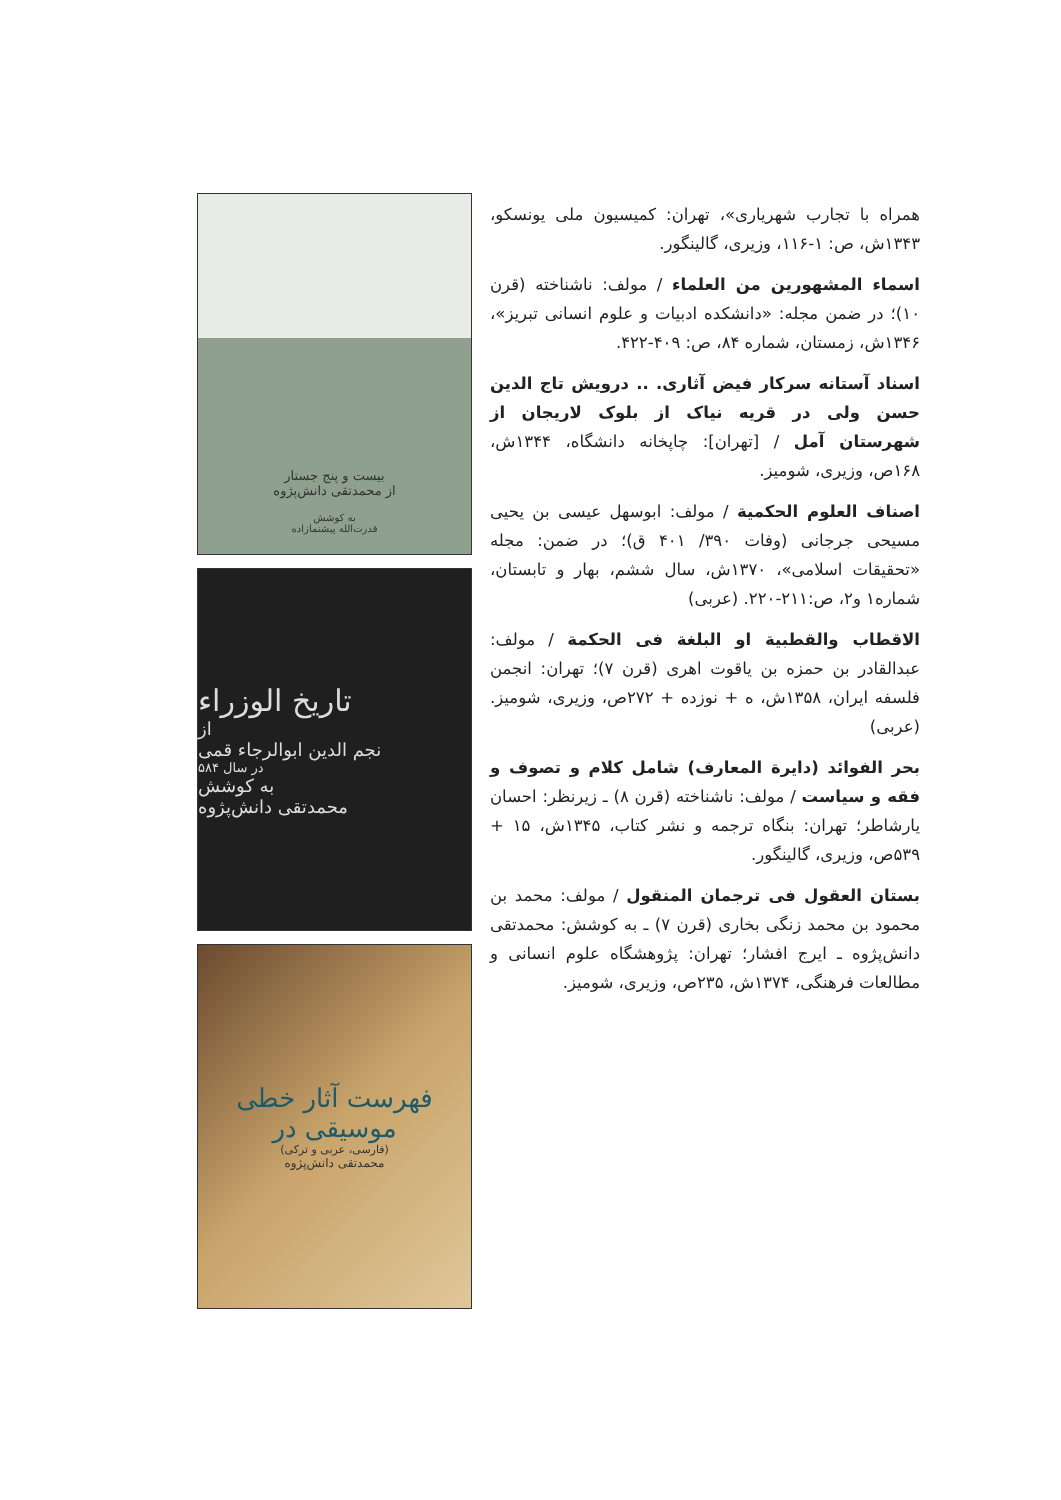همراه با تجارب شهریاری»، تهران: کمیسیون ملی یونسکو، ۱۳۴۳ش، ص: ۱-۱۱۶، وزیری، گالینگور.
اسماء المشهورین من العلماء / مولف: ناشناخته (قرن ۱۰)؛ در ضمن مجله: «دانشکده ادبیات و علوم انسانی تبریز»، ۱۳۴۶ش، زمستان، شماره ۸۴، ص: ۴۰۹-۴۲۲.
اسناد آستانه سرکار فیض آثاری. .. درویش تاج الدین حسن ولی در قریه نیاک از بلوک لاریجان از شهرستان آمل / [تهران]: چاپخانه دانشگاه، ۱۳۴۴ش، ۱۶۸ص، وزیری، شومیز.
اصناف العلوم الحکمیة / مولف: ابوسهل عیسی بن یحیی مسیحی جرجانی (وفات ۳۹۰/ ۴۰۱ ق)؛ در ضمن: مجله «تحقیقات اسلامی»، ۱۳۷۰ش، سال ششم، بهار و تابستان، شماره۱ و۲، ص:۲۱۱-۲۲۰. (عربی)
الاقطاب والقطبیة او البلغة فی الحکمة / مولف: عبدالقادر بن حمزه بن یاقوت اهری (قرن ۷)؛ تهران: انجمن فلسفه ایران، ۱۳۵۸ش، ه + نوزده + ۲۷۲ص، وزیری، شومیز. (عربی)
بحر الفوائد (دایرة المعارف) شامل کلام و تصوف و فقه و سیاست / مولف: ناشناخته (قرن ۸) ـ زیرنظر: احسان یارشاطر؛ تهران: بنگاه ترجمه و نشر کتاب، ۱۳۴۵ش، ۱۵ + ۵۳۹ص، وزیری، گالینگور.
بستان العقول فی ترجمان المنقول / مولف: محمد بن محمود بن محمد زنگی بخاری (قرن ۷) ـ به کوشش: محمدتقی دانش‌پژوه ـ ایرج افشار؛ تهران: پژوهشگاه علوم انسانی و مطالعات فرهنگی، ۱۳۷۴ش، ۲۳۵ص، وزیری، شومیز.
بیست و پنج جستار
از محمدتقی دانش‌پژوه
به کوشش
قدرت‌الله پیشنمازاده
تاریخ الوزراء
از
نجم الدین ابوالرجاء قمی
در سال ۵۸۴
به کوشش
محمدتقی دانش‌پژوه
فهرست آثار خطی
موسیقی در
(فارسی، عربی و ترکی)
محمدتقی دانش‌پژوه